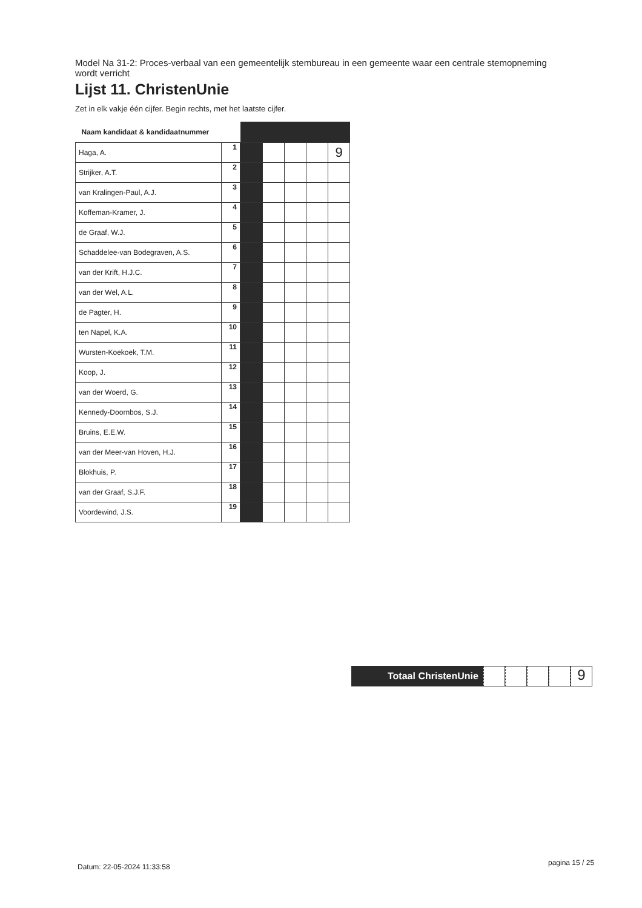Model Na 31-2: Proces-verbaal van een gemeentelijk stembureau in een gemeente waar een centrale stemopneming wordt verricht
Lijst 11. ChristenUnie
Zet in elk vakje één cijfer. Begin rechts, met het laatste cijfer.
| Naam kandidaat & kandidaatnummer | | | | | | |
| --- | --- | --- | --- | --- | --- | --- |
| Haga, A. | 1 | | | | | 9 |
| Strijker, A.T. | 2 | | | | | |
| van Kralingen-Paul, A.J. | 3 | | | | | |
| Koffeman-Kramer, J. | 4 | | | | | |
| de Graaf, W.J. | 5 | | | | | |
| Schaddelee-van Bodegraven, A.S. | 6 | | | | | |
| van der Krift, H.J.C. | 7 | | | | | |
| van der Wel, A.L. | 8 | | | | | |
| de Pagter, H. | 9 | | | | | |
| ten Napel, K.A. | 10 | | | | | |
| Wursten-Koekoek, T.M. | 11 | | | | | |
| Koop, J. | 12 | | | | | |
| van der Woerd, G. | 13 | | | | | |
| Kennedy-Doornbos, S.J. | 14 | | | | | |
| Bruins, E.E.W. | 15 | | | | | |
| van der Meer-van Hoven, H.J. | 16 | | | | | |
| Blokhuis, P. | 17 | | | | | |
| van der Graaf, S.J.F. | 18 | | | | | |
| Voordewind, J.S. | 19 | | | | | |
Totaal ChristenUnie
9
Datum: 22-05-2024 11:33:58 pagina 15 / 25